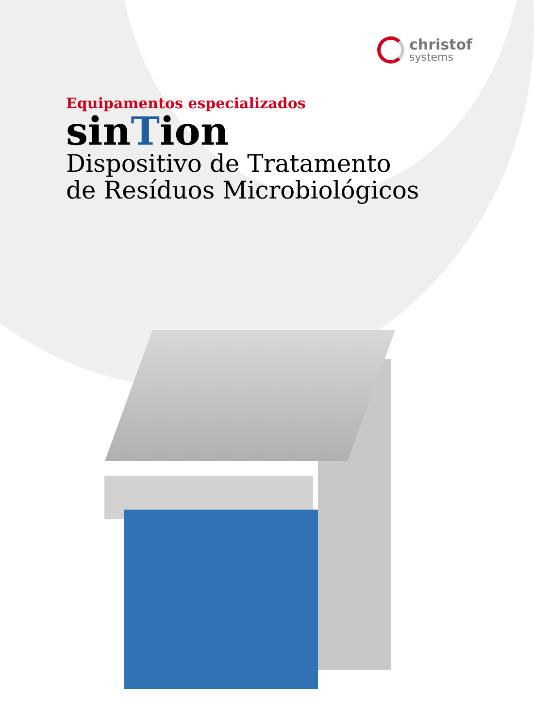christof
systems
Equipamentos especializados
sinTion
Dispositivo de Tratamento
de Resíduos Microbiológicos